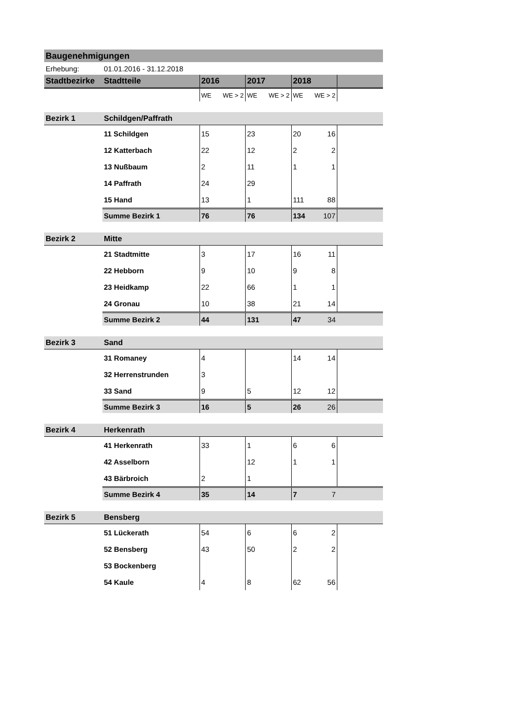| Baugenehmigungen | | | | | | | | |
| Erhebung: | 01.01.2016 - 31.12.2018 | | | | | | | |
| Stadtbezirke | Stadtteile | 2016 | | 2017 | | 2018 | | |
| | | WE | WE > 2 | WE | WE > 2 | WE | WE > 2 | |
| Bezirk 1 | Schildgen/Paffrath | | | | | | | |
| | 11 Schildgen | 15 | | 23 | | 20 | 16 | |
| | 12 Katterbach | 22 | | 12 | | 2 | 2 | |
| | 13 Nußbaum | 2 | | 11 | | 1 | 1 | |
| | 14 Paffrath | 24 | | 29 | | | | |
| | 15 Hand | 13 | | 1 | | 111 | 88 | |
| | Summe Bezirk 1 | 76 | | 76 | | 134 | 107 | |
| Bezirk 2 | Mitte | | | | | | | |
| | 21 Stadtmitte | 3 | | 17 | | 16 | 11 | |
| | 22 Hebborn | 9 | | 10 | | 9 | 8 | |
| | 23 Heidkamp | 22 | | 66 | | 1 | 1 | |
| | 24 Gronau | 10 | | 38 | | 21 | 14 | |
| | Summe Bezirk 2 | 44 | | 131 | | 47 | 34 | |
| Bezirk 3 | Sand | | | | | | | |
| | 31 Romaney | 4 | | | | 14 | 14 | |
| | 32 Herrenstrunden | 3 | | | | | | |
| | 33 Sand | 9 | | 5 | | 12 | 12 | |
| | Summe Bezirk 3 | 16 | | 5 | | 26 | 26 | |
| Bezirk 4 | Herkenrath | | | | | | | |
| | 41 Herkenrath | 33 | | 1 | | 6 | 6 | |
| | 42 Asselborn | | | 12 | | 1 | 1 | |
| | 43 Bärbroich | 2 | | 1 | | | | |
| | Summe Bezirk 4 | 35 | | 14 | | 7 | 7 | |
| Bezirk 5 | Bensberg | | | | | | | |
| | 51 Lückerath | 54 | | 6 | | 6 | 2 | |
| | 52 Bensberg | 43 | | 50 | | 2 | 2 | |
| | 53 Bockenberg | | | | | | | |
| | 54 Kaule | 4 | | 8 | | 62 | 56 | |